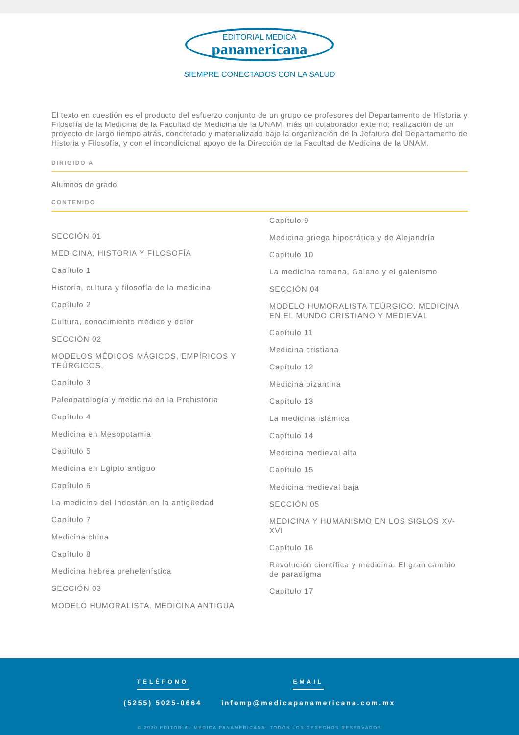EDITORIAL MEDICA
panamericana
SIEMPRE CONECTADOS CON LA SALUD
El texto en cuestión es el producto del esfuerzo conjunto de un grupo de profesores del Departamento de Historia y Filosofía de la Medicina de la Facultad de Medicina de la UNAM, más un colaborador externo; realización de un proyecto de largo tiempo atrás, concretado y materializado bajo la organización de la Jefatura del Departamento de Historia y Filosofía, y con el incondicional apoyo de la Dirección de la Facultad de Medicina de la UNAM.
DIRIGIDO A
Alumnos de grado
CONTENIDO
SECCIÓN 01
MEDICINA, HISTORIA Y FILOSOFÍA
Capítulo 1
Historia, cultura y filosofía de la medicina
Capítulo 2
Cultura, conocimiento médico y dolor
SECCIÓN 02
MODELOS MÉDICOS MÁGICOS, EMPÍRICOS Y TEÚRGICOS,
Capítulo 3
Paleopatología y medicina en la Prehistoria
Capítulo 4
Medicina en Mesopotamia
Capítulo 5
Medicina en Egipto antiguo
Capítulo 6
La medicina del Indostán en la antigüedad
Capítulo 7
Medicina china
Capítulo 8
Medicina hebrea prehelenística
SECCIÓN 03
MODELO HUMORALISTA. MEDICINA ANTIGUA
Capítulo 9
Medicina griega hipocrática y de Alejandría
Capítulo 10
La medicina romana, Galeno y el galenismo
SECCIÓN 04
MODELO HUMORALISTA TEÚRGICO. MEDICINA EN EL MUNDO CRISTIANO Y MEDIEVAL
Capítulo 11
Medicina cristiana
Capítulo 12
Medicina bizantina
Capítulo 13
La medicina islámica
Capítulo 14
Medicina medieval alta
Capítulo 15
Medicina medieval baja
SECCIÓN 05
MEDICINA Y HUMANISMO EN LOS SIGLOS XV-XVI
Capítulo 16
Revolución científica y medicina. El gran cambio de paradigma
Capítulo 17
TELÉFONO
(5255) 5025-0664
EMAIL
infomp@medicapanamericana.com.mx
© 2020 EDITORIAL MÉDICA PANAMERICANA. TODOS LOS DERECHOS RESERVADOS